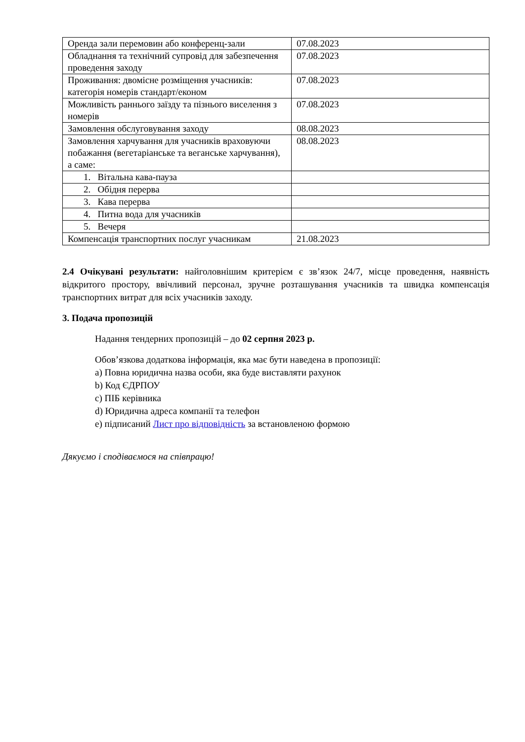| Оренда зали перемовин або конференц-зали | 07.08.2023 |
| Обладнання та технічний супровід для забезпечення проведення заходу | 07.08.2023 |
| Проживання: двомісне розміщення учасників: категорія номерів стандарт/економ | 07.08.2023 |
| Можливість раннього заїзду та пізнього виселення з номерів | 07.08.2023 |
| Замовлення обслуговування заходу | 08.08.2023 |
| Замовлення харчування для учасників враховуючи побажання (вегетаріанське та веганське харчування), а саме: | 08.08.2023 |
| 1. Вітальна кава-пауза | |
| 2. Обідня перерва | |
| 3. Кава перерва | |
| 4. Питна вода для учасників | |
| 5. Вечеря | |
| Компенсація транспортних послуг учасникам | 21.08.2023 |
2.4 Очікувані результати: найголовнішим критерієм є зв’язок 24/7, місце проведення, наявність відкритого простору, ввічливий персонал, зручне розташування учасників та швидка компенсація транспортних витрат для всіх учасників заходу.
3. Подача пропозицій
Надання тендерних пропозицій – до 02 серпня 2023 р.
Обов’язкова додаткова інформація, яка має бути наведена в пропозиції:
a) Повна юридична назва особи, яка буде виставляти рахунок
b) Код ЄДРПОУ
c) ПІБ керівника
d) Юридична адреса компанії та телефон
e) підписаний Лист про відповідність за встановленою формою
Дякуємо і сподіваємося на співпрацю!